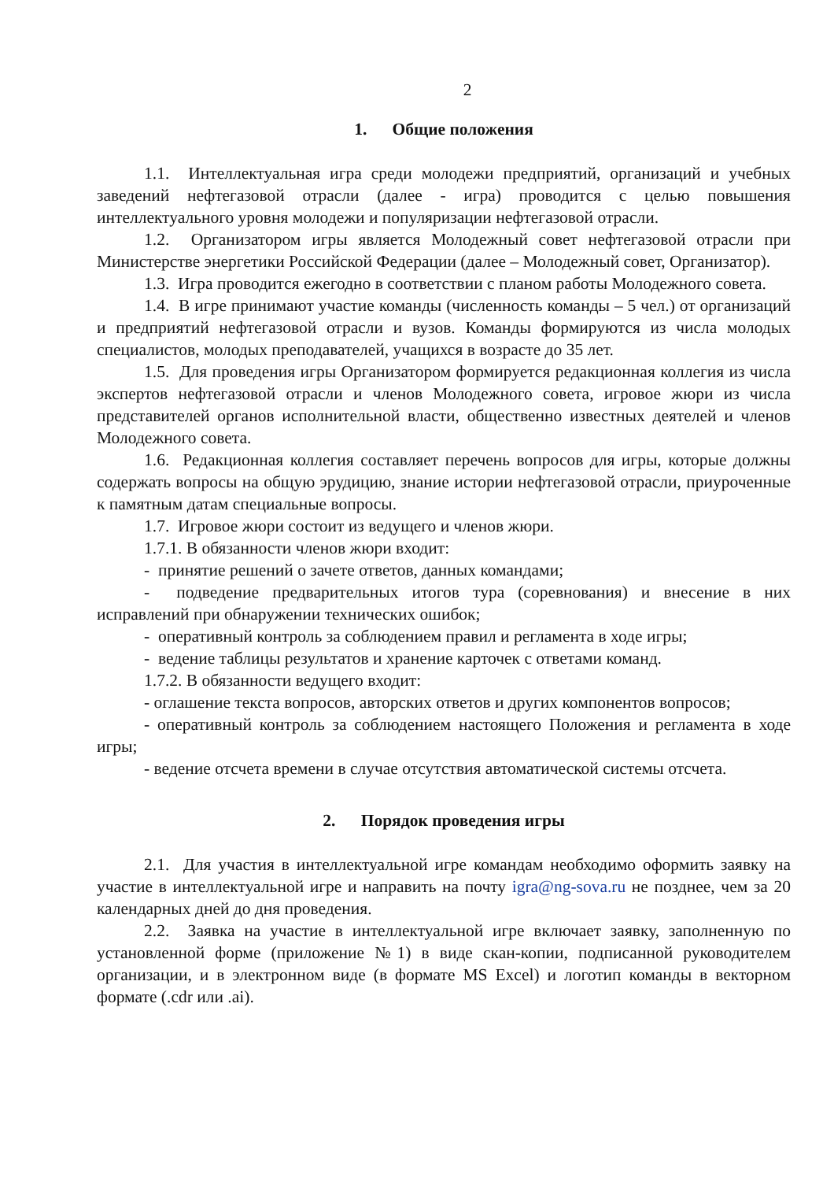2
1. Общие положения
1.1. Интеллектуальная игра среди молодежи предприятий, организаций и учебных заведений нефтегазовой отрасли (далее - игра) проводится с целью повышения интеллектуального уровня молодежи и популяризации нефтегазовой отрасли.
1.2. Организатором игры является Молодежный совет нефтегазовой отрасли при Министерстве энергетики Российской Федерации (далее – Молодежный совет, Организатор).
1.3. Игра проводится ежегодно в соответствии с планом работы Молодежного совета.
1.4. В игре принимают участие команды (численность команды – 5 чел.) от организаций и предприятий нефтегазовой отрасли и вузов. Команды формируются из числа молодых специалистов, молодых преподавателей, учащихся в возрасте до 35 лет.
1.5. Для проведения игры Организатором формируется редакционная коллегия из числа экспертов нефтегазовой отрасли и членов Молодежного совета, игровое жюри из числа представителей органов исполнительной власти, общественно известных деятелей и членов Молодежного совета.
1.6. Редакционная коллегия составляет перечень вопросов для игры, которые должны содержать вопросы на общую эрудицию, знание истории нефтегазовой отрасли, приуроченные к памятным датам специальные вопросы.
1.7. Игровое жюри состоит из ведущего и членов жюри.
1.7.1. В обязанности членов жюри входит:
- принятие решений о зачете ответов, данных командами;
- подведение предварительных итогов тура (соревнования) и внесение в них исправлений при обнаружении технических ошибок;
- оперативный контроль за соблюдением правил и регламента в ходе игры;
- ведение таблицы результатов и хранение карточек с ответами команд.
1.7.2. В обязанности ведущего входит:
- оглашение текста вопросов, авторских ответов и других компонентов вопросов;
- оперативный контроль за соблюдением настоящего Положения и регламента в ходе игры;
- ведение отсчета времени в случае отсутствия автоматической системы отсчета.
2. Порядок проведения игры
2.1. Для участия в интеллектуальной игре командам необходимо оформить заявку на участие в интеллектуальной игре и направить на почту igra@ng-sova.ru не позднее, чем за 20 календарных дней до дня проведения.
2.2. Заявка на участие в интеллектуальной игре включает заявку, заполненную по установленной форме (приложение №1) в виде скан-копии, подписанной руководителем организации, и в электронном виде (в формате MS Excel) и логотип команды в векторном формате (.cdr или .ai).